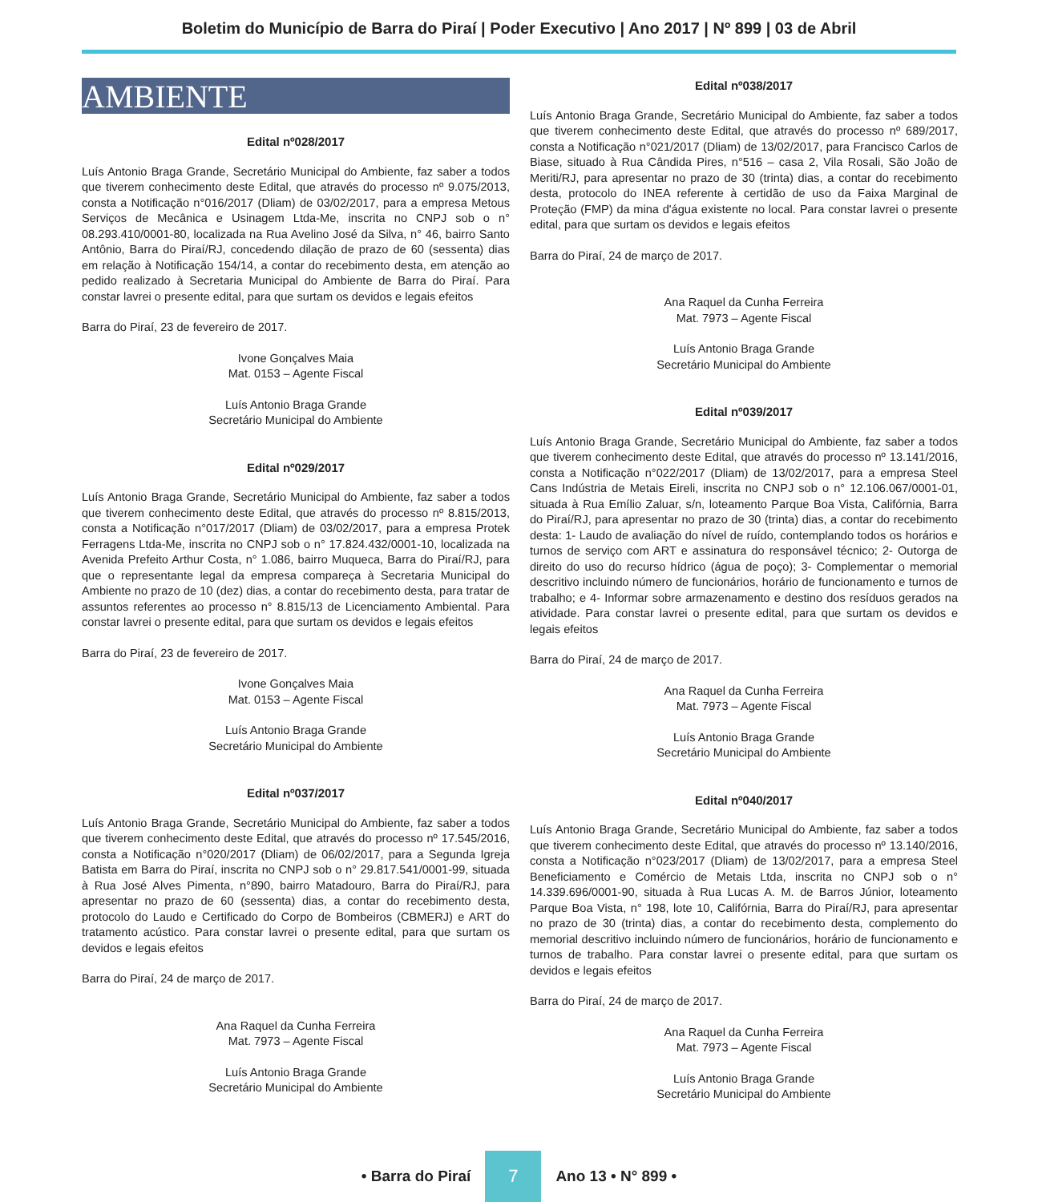Boletim do Município de Barra do Piraí | Poder Executivo | Ano 2017 | Nº 899 | 03 de Abril
AMBIENTE
Edital nº028/2017
Luís Antonio Braga Grande, Secretário Municipal do Ambiente, faz saber a todos que tiverem conhecimento deste Edital, que através do processo nº 9.075/2013, consta a Notificação n°016/2017 (Dliam) de 03/02/2017, para a empresa Metous Serviços de Mecânica e Usinagem Ltda-Me, inscrita no CNPJ sob o n° 08.293.410/0001-80, localizada na Rua Avelino José da Silva, n° 46, bairro Santo Antônio, Barra do Piraí/RJ, concedendo dilação de prazo de 60 (sessenta) dias em relação à Notificação 154/14, a contar do recebimento desta, em atenção ao pedido realizado à Secretaria Municipal do Ambiente de Barra do Piraí. Para constar lavrei o presente edital, para que surtam os devidos e legais efeitos
Barra do Piraí, 23 de fevereiro de 2017.
Ivone Gonçalves Maia
Mat. 0153 – Agente Fiscal
Luís Antonio Braga Grande
Secretário Municipal do Ambiente
Edital nº029/2017
Luís Antonio Braga Grande, Secretário Municipal do Ambiente, faz saber a todos que tiverem conhecimento deste Edital, que através do processo nº 8.815/2013, consta a Notificação n°017/2017 (Dliam) de 03/02/2017, para a empresa Protek Ferragens Ltda-Me, inscrita no CNPJ sob o n° 17.824.432/0001-10, localizada na Avenida Prefeito Arthur Costa, n° 1.086, bairro Muqueca, Barra do Piraí/RJ, para que o representante legal da empresa compareça à Secretaria Municipal do Ambiente no prazo de 10 (dez) dias, a contar do recebimento desta, para tratar de assuntos referentes ao processo n° 8.815/13 de Licenciamento Ambiental. Para constar lavrei o presente edital, para que surtam os devidos e legais efeitos
Barra do Piraí, 23 de fevereiro de 2017.
Ivone Gonçalves Maia
Mat. 0153 – Agente Fiscal
Luís Antonio Braga Grande
Secretário Municipal do Ambiente
Edital nº037/2017
Luís Antonio Braga Grande, Secretário Municipal do Ambiente, faz saber a todos que tiverem conhecimento deste Edital, que através do processo nº 17.545/2016, consta a Notificação n°020/2017 (Dliam) de 06/02/2017, para a Segunda Igreja Batista em Barra do Piraí, inscrita no CNPJ sob o n° 29.817.541/0001-99, situada à Rua José Alves Pimenta, n°890, bairro Matadouro, Barra do Piraí/RJ, para apresentar no prazo de 60 (sessenta) dias, a contar do recebimento desta, protocolo do Laudo e Certificado do Corpo de Bombeiros (CBMERJ) e ART do tratamento acústico. Para constar lavrei o presente edital, para que surtam os devidos e legais efeitos
Barra do Piraí, 24 de março de 2017.
Ana Raquel da Cunha Ferreira
Mat. 7973 – Agente Fiscal
Luís Antonio Braga Grande
Secretário Municipal do Ambiente
Edital nº038/2017
Luís Antonio Braga Grande, Secretário Municipal do Ambiente, faz saber a todos que tiverem conhecimento deste Edital, que através do processo nº 689/2017, consta a Notificação n°021/2017 (Dliam) de 13/02/2017, para Francisco Carlos de Biase, situado à Rua Cândida Pires, n°516 – casa 2, Vila Rosali, São João de Meriti/RJ, para apresentar no prazo de 30 (trinta) dias, a contar do recebimento desta, protocolo do INEA referente à certidão de uso da Faixa Marginal de Proteção (FMP) da mina d'água existente no local. Para constar lavrei o presente edital, para que surtam os devidos e legais efeitos
Barra do Piraí, 24 de março de 2017.
Ana Raquel da Cunha Ferreira
Mat. 7973 – Agente Fiscal
Luís Antonio Braga Grande
Secretário Municipal do Ambiente
Edital nº039/2017
Luís Antonio Braga Grande, Secretário Municipal do Ambiente, faz saber a todos que tiverem conhecimento deste Edital, que através do processo nº 13.141/2016, consta a Notificação n°022/2017 (Dliam) de 13/02/2017, para a empresa Steel Cans Indústria de Metais Eireli, inscrita no CNPJ sob o n° 12.106.067/0001-01, situada à Rua Emílio Zaluar, s/n, loteamento Parque Boa Vista, Califórnia, Barra do Piraí/RJ, para apresentar no prazo de 30 (trinta) dias, a contar do recebimento desta: 1- Laudo de avaliação do nível de ruído, contemplando todos os horários e turnos de serviço com ART e assinatura do responsável técnico; 2- Outorga de direito do uso do recurso hídrico (água de poço); 3- Complementar o memorial descritivo incluindo número de funcionários, horário de funcionamento e turnos de trabalho; e 4- Informar sobre armazenamento e destino dos resíduos gerados na atividade. Para constar lavrei o presente edital, para que surtam os devidos e legais efeitos
Barra do Piraí, 24 de março de 2017.
Ana Raquel da Cunha Ferreira
Mat. 7973 – Agente Fiscal
Luís Antonio Braga Grande
Secretário Municipal do Ambiente
Edital nº040/2017
Luís Antonio Braga Grande, Secretário Municipal do Ambiente, faz saber a todos que tiverem conhecimento deste Edital, que através do processo nº 13.140/2016, consta a Notificação n°023/2017 (Dliam) de 13/02/2017, para a empresa Steel Beneficiamento e Comércio de Metais Ltda, inscrita no CNPJ sob o n° 14.339.696/0001-90, situada à Rua Lucas A. M. de Barros Júnior, loteamento Parque Boa Vista, n° 198, lote 10, Califórnia, Barra do Piraí/RJ, para apresentar no prazo de 30 (trinta) dias, a contar do recebimento desta, complemento do memorial descritivo incluindo número de funcionários, horário de funcionamento e turnos de trabalho. Para constar lavrei o presente edital, para que surtam os devidos e legais efeitos
Barra do Piraí, 24 de março de 2017.
Ana Raquel da Cunha Ferreira
Mat. 7973 – Agente Fiscal
Luís Antonio Braga Grande
Secretário Municipal do Ambiente
• Barra do Piraí 7 Ano 13 • N° 899 •